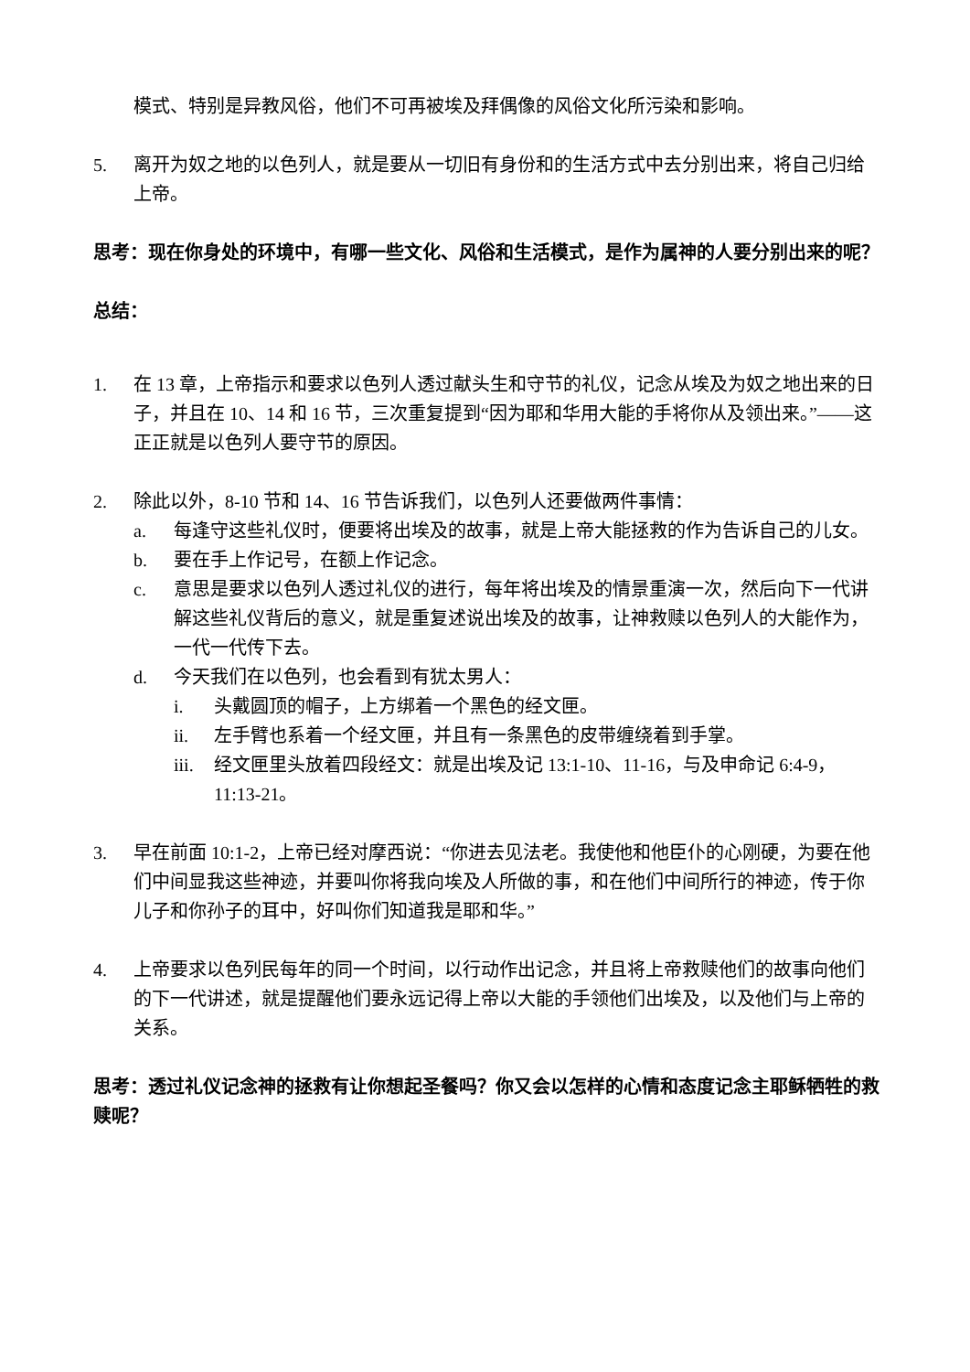模式、特别是异教风俗，他们不可再被埃及拜偶像的风俗文化所污染和影响。
5. 离开为奴之地的以色列人，就是要从一切旧有身份和的生活方式中去分别出来，将自己归给上帝。
思考：现在你身处的环境中，有哪一些文化、风俗和生活模式，是作为属神的人要分别出来的呢？
总结：
1. 在 13 章，上帝指示和要求以色列人透过献头生和守节的礼仪，记念从埃及为奴之地出来的日子，并且在 10、14 和 16 节，三次重复提到“因为耶和华用大能的手将你从及领出来。”——这正正就是以色列人要守节的原因。
2. 除此以外，8-10 节和 14、16 节告诉我们，以色列人还要做两件事情：
a. 每逢守这些礼仪时，便要将出埃及的故事，就是上帝大能拯救的作为告诉自己的儿女。
b. 要在手上作记号，在额上作记念。
c. 意思是要求以色列人透过礼仪的进行，每年将出埃及的情景重演一次，然后向下一代讲解这些礼仪背后的意义，就是重复述说出埃及的故事，让神救赎以色列人的大能作为，一代一代传下去。
d. 今天我们在以色列，也会看到有犹太男人：
i. 头戴圆顶的帽子，上方绑着一个黑色的经文匣。
ii. 左手臂也系着一个经文匣，并且有一条黑色的皮带缠绕着到手掌。
iii.
经文匣里头放着四段经文：就是出埃及记 13:1-10、11-16，与及申命记 6:4-9，11:13-21。
3. 早在前面 10:1-2，上帝已经对摩西说：“你进去见法老。我使他和他臣仆的心刚硬，为要在他们中间显我这些神迹，并要叫你将我向埃及人所做的事，和在他们中间所行的神迹，传于你儿子和你孙子的耳中，好叫你们知道我是耶和华。”
4. 上帝要求以色列民每年的同一个时间，以行动作出记念，并且将上帝救赎他们的故事向他们的下一代讲述，就是提醒他们要永远记得上帝以大能的手领他们出埃及，以及他们与上帝的关系。
思考：透过礼仪记念神的拯救有让你想起圣餐吗？你又会以怎样的心情和态度记念主耶稣牺牲的救赎呢？